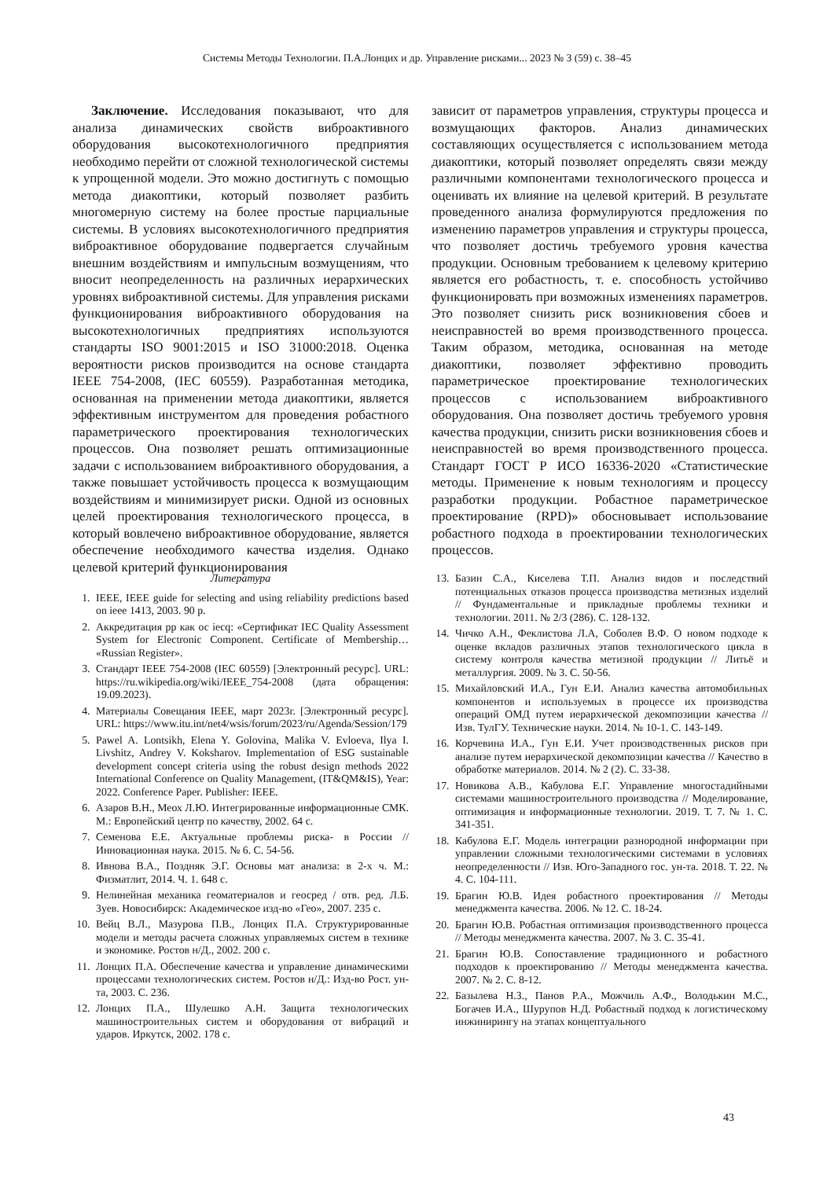Системы Методы Технологии. П.А.Лонцих и др. Управление рисками... 2023 № 3 (59) с. 38–45
Заключение. Исследования показывают, что для анализа динамических свойств виброактивного оборудования высокотехнологичного предприятия необходимо перейти от сложной технологической системы к упрощенной модели. Это можно достигнуть с помощью метода диакоптики, который позволяет разбить многомерную систему на более простые парциальные системы. В условиях высокотехнологичного предприятия виброактивное оборудование подвергается случайным внешним воздействиям и импульсным возмущениям, что вносит неопределенность на различных иерархических уровнях виброактивной системы. Для управления рисками функционирования виброактивного оборудования на высокотехнологичных предприятиях используются стандарты ISO 9001:2015 и ISO 31000:2018. Оценка вероятности рисков производится на основе стандарта IEEE 754-2008, (IEC 60559). Разработанная методика, основанная на применении метода диакоптики, является эффективным инструментом для проведения робастного параметрического проектирования технологических процессов. Она позволяет решать оптимизационные задачи с использованием виброактивного оборудования, а также повышает устойчивость процесса к возмущающим воздействиям и минимизирует риски. Одной из основных целей проектирования технологического процесса, в который вовлечено виброактивное оборудование, является обеспечение необходимого качества изделия. Однако целевой критерий функционирования
зависит от параметров управления, структуры процесса и возмущающих факторов. Анализ динамических составляющих осуществляется с использованием метода диакоптики, который позволяет определять связи между различными компонентами технологического процесса и оценивать их влияние на целевой критерий. В результате проведенного анализа формулируются предложения по изменению параметров управления и структуры процесса, что позволяет достичь требуемого уровня качества продукции. Основным требованием к целевому критерию является его робастность, т. е. способность устойчиво функционировать при возможных изменениях параметров. Это позволяет снизить риск возникновения сбоев и неисправностей во время производственного процесса. Таким образом, методика, основанная на методе диакоптики, позволяет эффективно проводить параметрическое проектирование технологических процессов с использованием виброактивного оборудования. Она позволяет достичь требуемого уровня качества продукции, снизить риски возникновения сбоев и неисправностей во время производственного процесса. Стандарт ГОСТ Р ИСО 16336-2020 «Статистические методы. Применение к новым технологиям и процессу разработки продукции. Робастное параметрическое проектирование (RPD)» обосновывает использование робастного подхода в проектировании технологических процессов.
Литература
1. IEEE, IEEE guide for selecting and using reliability predictions based on ieee 1413, 2003. 90 p.
2. Аккредитация рр как ос iecq: «Сертификат IEC Quality Assessment System for Electronic Component. Certificate of Membership… «Russian Register».
3. Стандарт IEEE 754-2008 (IEC 60559) [Электронный ресурс]. URL: https://ru.wikipedia.org/wiki/IEEE_754-2008 (дата обращения: 19.09.2023).
4. Материалы Совещания IEEE, март 2023г. [Электронный ресурс]. URL: https://www.itu.int/net4/wsis/forum/2023/ru/Agenda/Session/179
5. Pawel A. Lontsikh, Elena Y. Golovina, Malika V. Evloeva, Ilya I. Livshitz, Andrey V. Koksharov. Implementation of ESG sustainable development concept criteria using the robust design methods 2022 International Conference on Quality Management, (IT&QM&IS), Year: 2022. Conference Paper. Publisher: IEEE.
6. Азаров В.Н., Меох Л.Ю. Интегрированные информационные СМК. М.: Европейский центр по качеству, 2002. 64 с.
7. Семенова Е.Е. Актуальные проблемы риска- в России // Инновационная наука. 2015. № 6. С. 54-56.
8. Ивнова В.А., Поздняк Э.Г. Основы мат анализа: в 2-х ч. М.: Физматлит, 2014. Ч. 1. 648 с.
9. Нелинейная механика геоматериалов и геосред / отв. ред. Л.Б. Зуев. Новосибирск: Академическое изд-во «Гео», 2007. 235 с.
10. Вейц В.Л., Мазурова П.В., Лонцих П.А. Структурированные модели и методы расчета сложных управляемых систем в технике и экономике. Ростов н/Д., 2002. 200 с.
11. Лонцих П.А. Обеспечение качества и управление динамическими процессами технологических систем. Ростов н/Д.: Изд-во Рост. ун-та, 2003. С. 236.
12. Лонцих П.А., Шулешко А.Н. Защита технологических машиностроительных систем и оборудования от вибраций и ударов. Иркутск, 2002. 178 с.
13. Базин С.А., Киселева Т.П. Анализ видов и последствий потенциальных отказов процесса производства метизных изделий // Фундаментальные и прикладные проблемы техники и технологии. 2011. № 2/3 (286). С. 128-132.
14. Чичко А.Н., Феклистова Л.А, Соболев В.Ф. О новом подходе к оценке вкладов различных этапов технологического цикла в систему контроля качества метизной продукции // Литьё и металлургия. 2009. № 3. С. 50-56.
15. Михайловский И.А., Гун Е.И. Анализ качества автомобильных компонентов и используемых в процессе их производства операций ОМД путем иерархической декомпозиции качества // Изв. ТулГУ. Технические науки. 2014. № 10-1. С. 143-149.
16. Корчевина И.А., Гун Е.И. Учет производственных рисков при анализе путем иерархической декомпозиции качества // Качество в обработке материалов. 2014. № 2 (2). С. 33-38.
17. Новикова А.В., Кабулова Е.Г. Управление многостадийными системами машиностроительного производства // Моделирование, оптимизация и информационные технологии. 2019. Т. 7. № 1. С. 341-351.
18. Кабулова Е.Г. Модель интеграции разнородной информации при управлении сложными технологическими системами в условиях неопределенности // Изв. Юго-Западного гос. ун-та. 2018. Т. 22. № 4. С. 104-111.
19. Брагин Ю.В. Идея робастного проектирования // Методы менеджмента качества. 2006. № 12. С. 18-24.
20. Брагин Ю.В. Робастная оптимизация производственного процесса // Методы менеджмента качества. 2007. № 3. С. 35-41.
21. Брагин Ю.В. Сопоставление традиционного и робастного подходов к проектированию // Методы менеджмента качества. 2007. № 2. С. 8-12.
22. Базылева Н.З., Панов Р.А., Можчиль А.Ф., Володькин М.С., Богачев И.А., Шурупов Н.Д. Робастный подход к логистическому инжинирингу на этапах концептуального
43